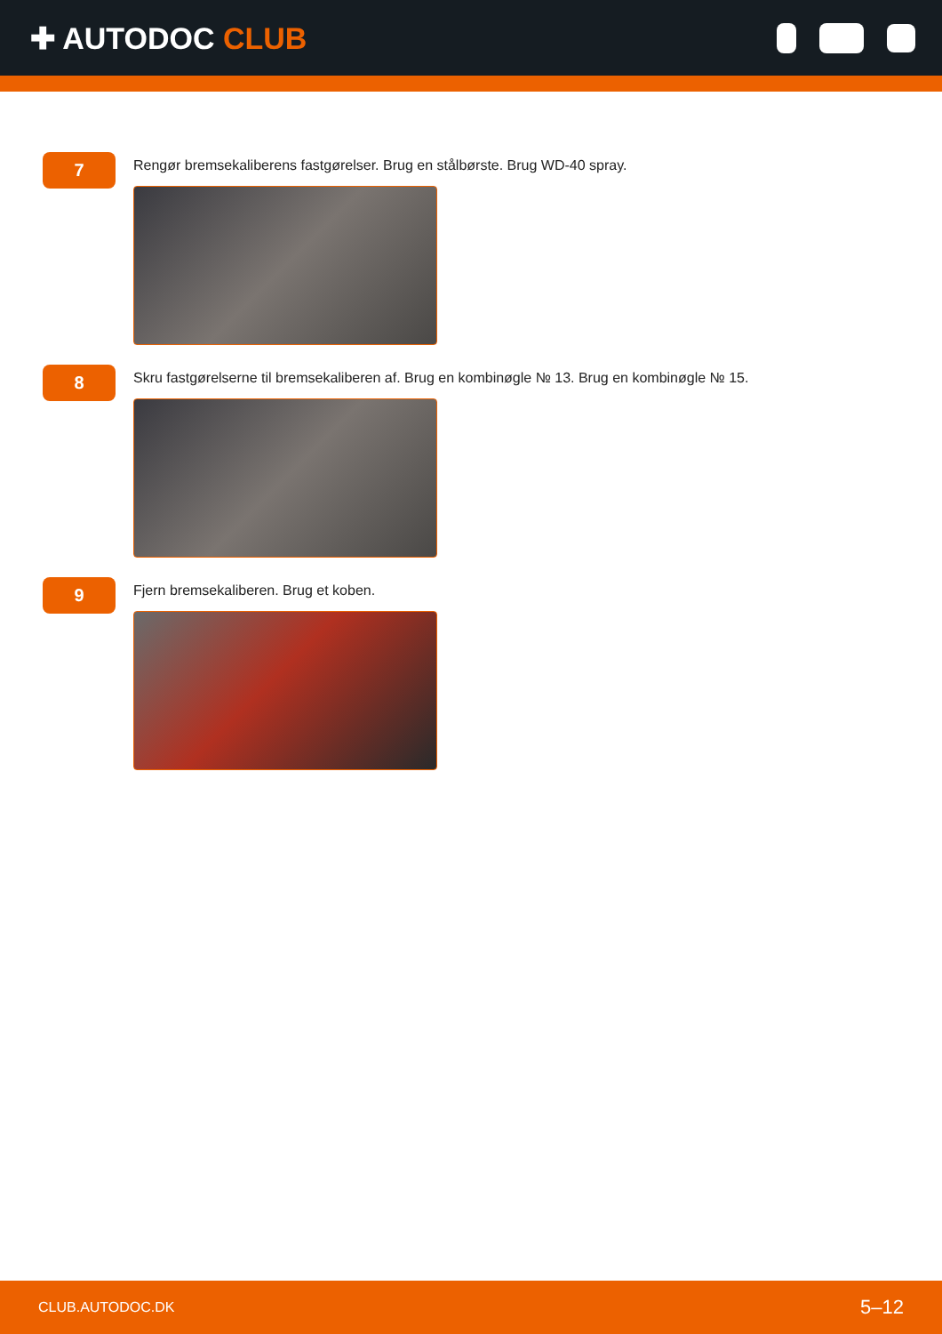✚ AUTODOC CLUB
7
Rengør bremsekaliberens fastgørelser. Brug en stålbørste. Brug WD-40 spray.
8
Skru fastgørelserne til bremsekaliberen af. Brug en kombinøgle № 13. Brug en kombinøgle № 15.
9
Fjern bremsekaliberen. Brug et koben.
CLUB.AUTODOC.DK 5–12